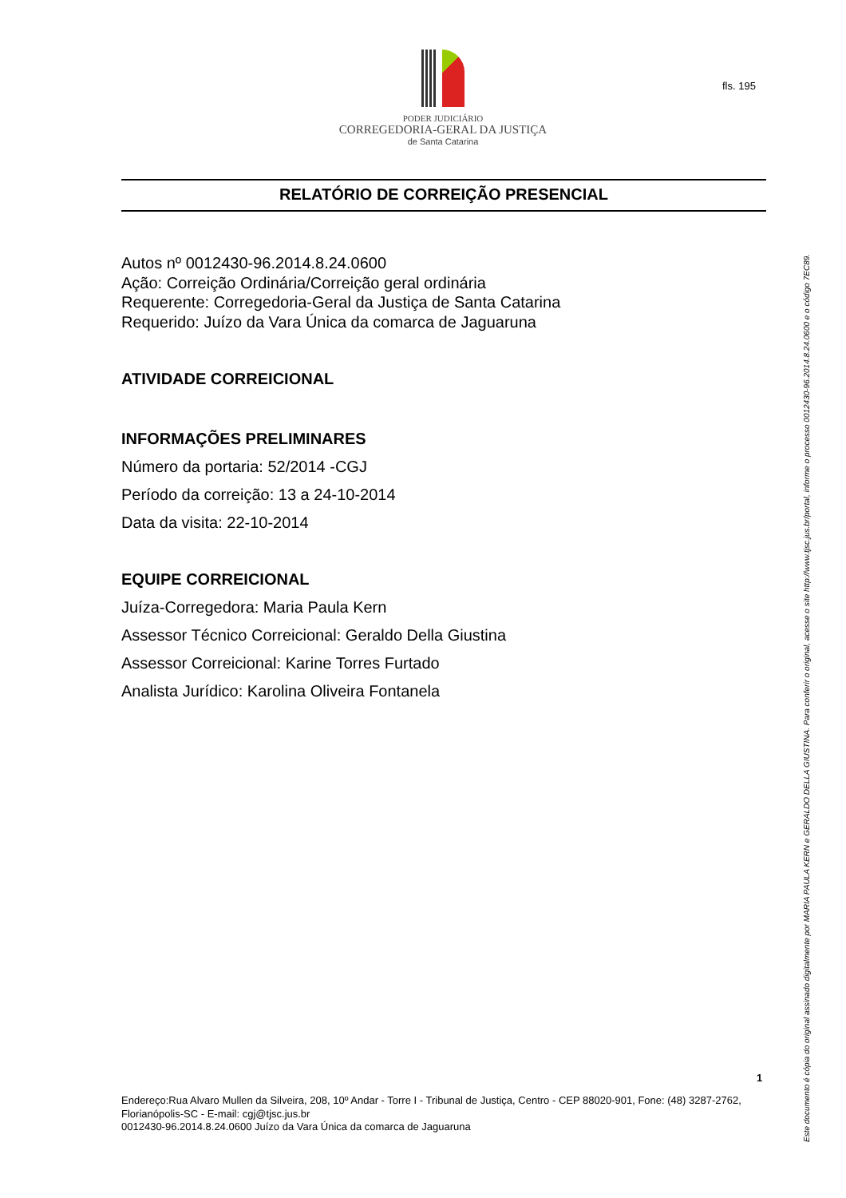fls. 195
PODER JUDICIÁRIO
CORREGEDORIA-GERAL DA JUSTIÇA
de Santa Catarina
RELATÓRIO DE CORREIÇÃO PRESENCIAL
Autos nº 0012430-96.2014.8.24.0600
Ação: Correição Ordinária/Correição geral ordinária
Requerente: Corregedoria-Geral da Justiça de Santa Catarina
Requerido: Juízo da Vara Única da comarca de Jaguaruna
ATIVIDADE CORREICIONAL
INFORMAÇÕES PRELIMINARES
Número da portaria: 52/2014 -CGJ
Período da correição: 13 a 24-10-2014
Data da visita: 22-10-2014
EQUIPE CORREICIONAL
Juíza-Corregedora: Maria Paula Kern
Assessor Técnico Correicional: Geraldo Della Giustina
Assessor Correicional: Karine Torres Furtado
Analista Jurídico: Karolina Oliveira Fontanela
1
Endereço:Rua Alvaro Mullen da Silveira, 208, 10º Andar - Torre I - Tribunal de Justiça, Centro - CEP 88020-901, Fone: (48) 3287-2762, Florianópolis-SC - E-mail: cgj@tjsc.jus.br
0012430-96.2014.8.24.0600 Juízo da Vara Única da comarca de Jaguaruna
Este documento é cópia do original assinado digitalmente por MARIA PAULA KERN e GERALDO DELLA GIUSTINA. Para conferir o original, acesse o site http://www.tjsc.jus.br/portal, informe o processo 0012430-96.2014.8.24.0600 e o código 7EC89.